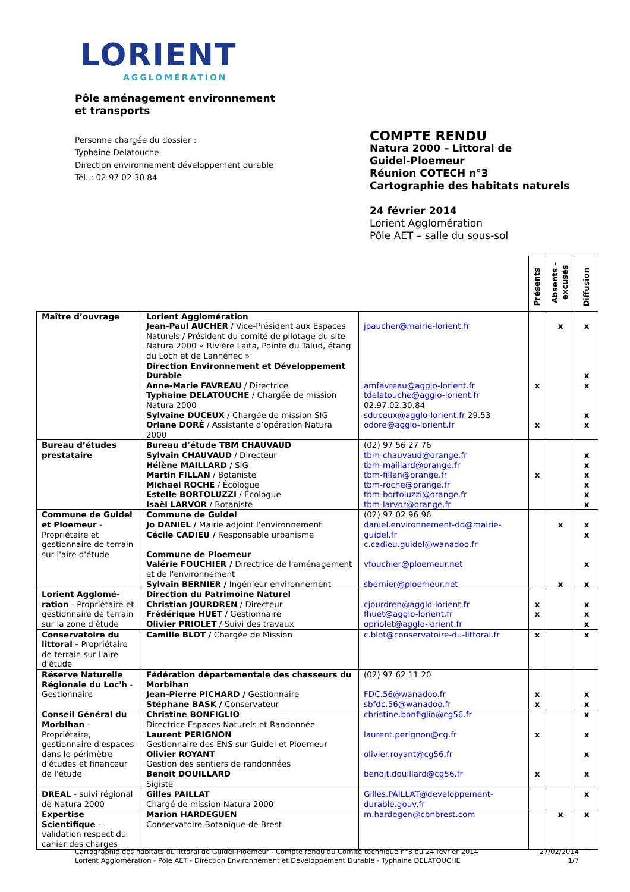LORIENT
AGGLOMÉRATION
Pôle aménagement environnement
et transports
Personne chargée du dossier :
Typhaine Delatouche
Direction environnement développement durable
Tél. : 02 97 02 30 84
COMPTE RENDU
Natura 2000 – Littoral de
Guidel-Ploemeur
Réunion COTECH n°3
Cartographie des habitats naturels
24 février 2014
Lorient Agglomération
Pôle AET – salle du sous-sol
| | | | Présents | Absents - excusés | Diffusion |
| --- | --- | --- | --- | --- | --- |
| Maître d’ouvrage | Lorient Agglomération Jean-Paul AUCHER / Vice-Président aux Espaces Naturels / Président du comité de pilotage du site Natura 2000 « Rivière Laïta, Pointe du Talud, étang du Loch et de Lannénec » Direction Environnement et Développement Durable Anne-Marie FAVREAU / Directrice Typhaine DELATOUCHE / Chargée de mission Natura 2000 Sylvaine DUCEUX / Chargée de mission SIG Orlane DORÉ / Assistante d’opération Natura 2000 | jpaucher@mairie-lorient.fr amfavreau@agglo-lorient.fr tdelatouche@agglo-lorient.fr 02.97.02.30.84 sduceux@agglo-lorient.fr 29.53 odore@agglo-lorient.fr | x x | x | x x x x x |
| Bureau d’études prestataire | Bureau d’étude TBM CHAUVAUD Sylvain CHAUVAUD / Directeur Hélène MAILLARD / SIG Martin FILLAN / Botaniste Michael ROCHE / Écologue Estelle BORTOLUZZI / Écologue Isaël LARVOR / Botaniste | (02) 97 56 27 76 tbm-chauvaud@orange.fr tbm-maillard@orange.fr tbm-fillan@orange.fr tbm-roche@orange.fr tbm-bortoluzzi@orange.fr tbm-larvor@orange.fr | x | | x x x x x x |
| Commune de Guidel et Ploemeur - Propriétaire et gestionnaire de terrain sur l'aire d'étude | Commune de Guidel Jo DANIEL / Mairie adjoint l'environnement Cécile CADIEU / Responsable urbanisme Commune de Ploemeur Valérie FOUCHIER / Directrice de l'aménagement et de l'environnement Sylvain BERNIER / Ingénieur environnement | (02) 97 02 96 96 daniel.environnement-dd@mairie-guidel.fr c.cadieu.guidel@wanadoo.fr vfouchier@ploemeur.net sbernier@ploemeur.net | | x x | x x x x |
| Lorient Agglomé-ration - Propriétaire et gestionnaire de terrain sur la zone d'étude | Direction du Patrimoine Naturel Christian JOURDREN / Directeur Frédérique HUET / Gestionnaire Olivier PRIOLET / Suivi des travaux | cjourdren@agglo-lorient.fr fhuet@agglo-lorient.fr opriolet@agglo-lorient.fr | x x | | x x x |
| Conservatoire du littoral - Propriétaire de terrain sur l'aire d'étude | Camille BLOT / Chargée de Mission | c.blot@conservatoire-du-littoral.fr | x | | x |
| Réserve Naturelle Régionale du Loc'h - Gestionnaire | Fédération départementale des chasseurs du Morbihan Jean-Pierre PICHARD / Gestionnaire Stéphane BASK / Conservateur | (02) 97 62 11 20 FDC.56@wanadoo.fr sbfdc.56@wanadoo.fr | x x | | x x |
| Conseil Général du Morbihan - Propriétaire, gestionnaire d'espaces dans le périmètre d'études et financeur de l'étude | Christine BONFIGLIO Directrice Espaces Naturels et Randonnée Laurent PERIGNON Gestionnaire des ENS sur Guidel et Ploemeur Olivier ROYANT Gestion des sentiers de randonnées Benoit DOUILLARD Sigiste | christine.bonfiglio@cg56.fr laurent.perignon@cg.fr olivier.royant@cg56.fr benoit.douillard@cg56.fr | x x | | x x x x |
| DREAL - suivi régional de Natura 2000 | Gilles PAILLAT Chargé de mission Natura 2000 | Gilles.PAILLAT@developpement-durable.gouv.fr | | | x |
| Expertise Scientifique - validation respect du cahier des charges | Marion HARDEGUEN Conservatoire Botanique de Brest | m.hardegen@cbnbrest.com | | x | x |
Cartographie des habitats du littoral de Guidel-Ploemeur - Compte rendu du Comité technique n°3 du 24 février 2014
Lorient Agglomération - Pôle AET - Direction Environnement et Développement Durable - Typhaine DELATOUCHE
27/02/2014
1/7